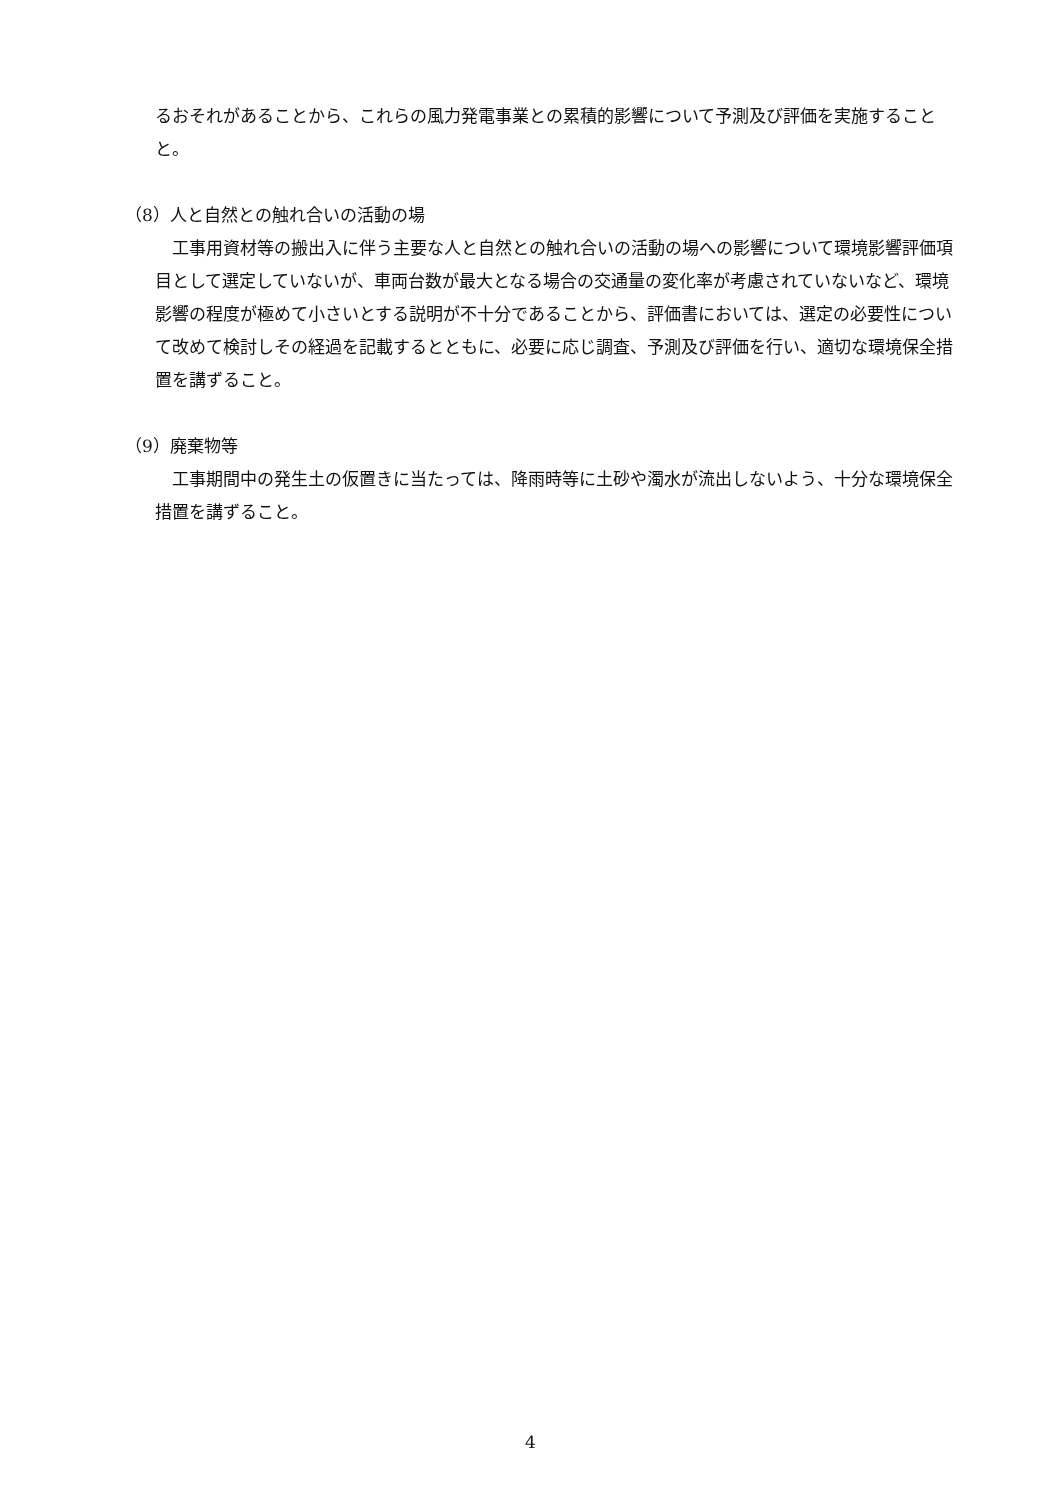るおそれがあることから、これらの風力発電事業との累積的影響について予測及び評価を実施することと。
（8）人と自然との触れ合いの活動の場
工事用資材等の搬出入に伴う主要な人と自然との触れ合いの活動の場への影響について環境影響評価項目として選定していないが、車両台数が最大となる場合の交通量の変化率が考慮されていないなど、環境影響の程度が極めて小さいとする説明が不十分であることから、評価書においては、選定の必要性について改めて検討しその経過を記載するとともに、必要に応じ調査、予測及び評価を行い、適切な環境保全措置を講ずること。
（9）廃棄物等
工事期間中の発生土の仮置きに当たっては、降雨時等に土砂や濁水が流出しないよう、十分な環境保全措置を講ずること。
4